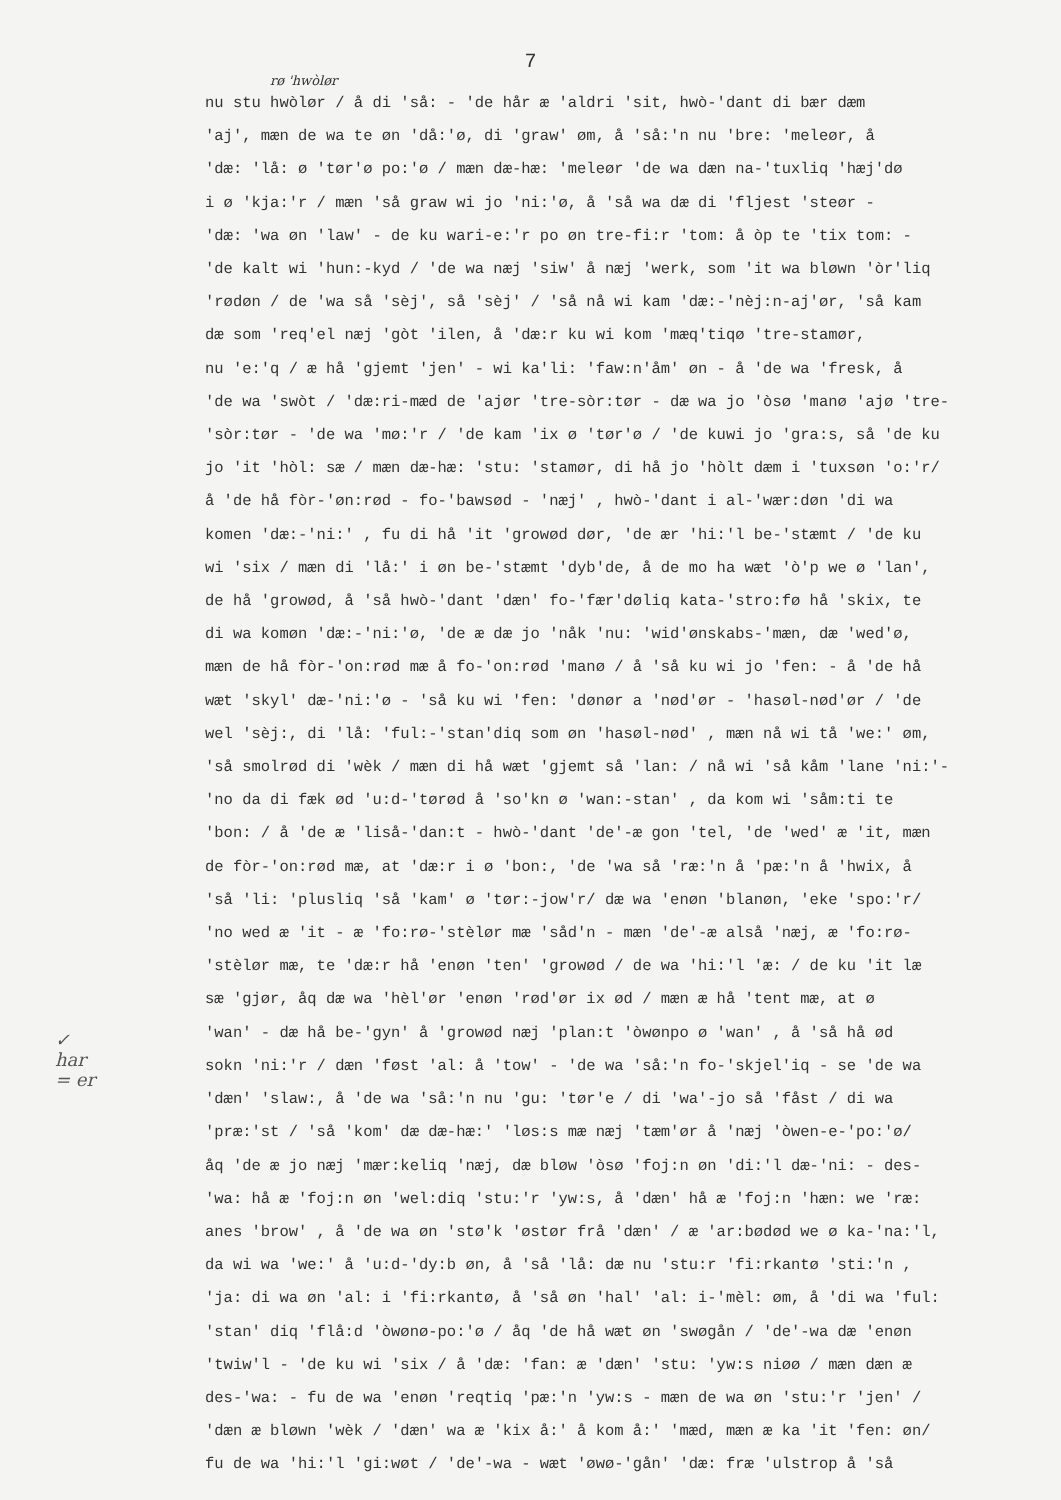7
rø 'hwòlør
nu stu hwòlør / å di 'så: - 'de hår æ 'aldri 'sit, hwò-'dant di bær dæm
'aj', mæn de wa te øn 'då:'ø, di 'graw' øm, å 'så:'n nu 'bre: 'meleør, å
'dæ: 'lå: ø 'tør'ø po:'ø / mæn dæ-hæ: 'meleør 'de wa dæn na-'tuxliq 'hæj'dø
i ø 'kja:'r / mæn 'så graw wi jo 'ni:'ø, å 'så wa dæ di 'fljest 'steør -
'dæ: 'wa øn 'law' - de ku wari-e:'r po øn tre-fi:r 'tom: å òp te 'tix tom: -
'de kalt wi 'hun:-kyd / 'de wa næj 'siw' å næj 'werk, som 'it wa bløwn 'òr'liq
'rødøn / de 'wa så 'sèj', så 'sèj' / 'så nå wi kam 'dæ:-'nèj:n-aj'ør, 'så kam
dæ som 'req'el næj 'gòt 'ilen, å 'dæ:r ku wi kom 'mæq'tiqø 'tre-stamør,
nu 'e:'q / æ hå 'gjemt 'jen' - wi ka'li: 'faw:n'åm' øn - å 'de wa 'fresk, å
'de wa 'swòt / 'dæ:ri-mæd de 'ajør 'tre-sòr:tør - dæ wa jo 'òsø 'manø 'ajø 'tre-
'sòr:tør - 'de wa 'mø:'r / 'de kam 'ix ø 'tør'ø / 'de kuwi jo 'gra:s, så 'de ku
jo 'it 'hòl: sæ / mæn dæ-hæ: 'stu: 'stamør, di hå jo 'hòlt dæm i 'tuxsøn 'o:'r/
å 'de hå fòr-'øn:rød - fo-'bawsød - 'næj' , hwò-'dant i al-'wær:døn 'di wa
komen 'dæ:-'ni:' , fu di hå 'it 'growød dør, 'de ær 'hi:'l be-'stæmt / 'de ku
wi 'six / mæn di 'lå:' i øn be-'stæmt 'dyb'de, å de mo ha wæt 'ò'p we ø 'lan',
de hå 'growød, å 'så hwò-'dant 'dæn' fo-'fær'døliq kata-'stro:fø hå 'skix, te
di wa komøn 'dæ:-'ni:'ø, 'de æ dæ jo 'nåk 'nu: 'wid'ønskabs-'mæn, dæ 'wed'ø,
mæn de hå fòr-'on:rød mæ å fo-'on:rød 'manø / å 'så ku wi jo 'fen: - å 'de hå
wæt 'skyl' dæ-'ni:'ø - 'så ku wi 'fen: 'dønør a 'nød'ør - 'hasøl-nød'ør / 'de
wel 'sèj:, di 'lå: 'ful:-'stan'diq som øn 'hasøl-nød' , mæn nå wi tå 'we:' øm,
'så smolrød di 'wèk / mæn di hå wæt 'gjemt så 'lan: / nå wi 'så kåm 'lane 'ni:'-
'no da di fæk ød 'u:d-'tørød å 'so'kn ø 'wan:-stan' , da kom wi 'såm:ti te
'bon: / å 'de æ 'liså-'dan:t - hwò-'dant 'de'-æ gon 'tel, 'de 'wed' æ 'it, mæn
de fòr-'on:rød mæ, at 'dæ:r i ø 'bon:, 'de 'wa så 'ræ:'n å 'pæ:'n å 'hwix, å
'så 'li: 'plusliq 'så 'kam' ø 'tør:-jow'r/ dæ wa 'enøn 'blanøn, 'eke 'spo:'r/
'no wed æ 'it - æ 'fo:rø-'stèlør mæ 'såd'n - mæn 'de'-æ alså 'næj, æ 'fo:rø-
'stèlør mæ, te 'dæ:r hå 'enøn 'ten' 'growød / de wa 'hi:'l 'æ: / de ku 'it læ
sæ 'gjør, åq dæ wa 'hèl'ør 'enøn 'rød'ør ix ød / mæn æ hå 'tent mæ, at ø
'wan' - dæ hå be-'gyn' å 'growød næj 'plan:t 'òwønpo ø 'wan' , å 'så hå ød
sokn 'ni:'r / dæn 'føst 'al: å 'tow' - 'de wa 'så:'n fo-'skjel'iq - se 'de wa
'dæn' 'slaw:, å 'de wa 'så:'n nu 'gu: 'tør'e / di 'wa'-jo så 'fåst / di wa
'præ:'st / 'så 'kom' dæ dæ-hæ:' 'løs:s mæ næj 'tæm'ør å 'næj 'òwen-e-'po:'ø/
åq 'de æ jo næj 'mær:keliq 'næj, dæ bløw 'òsø 'foj:n øn 'di:'l dæ-'ni: - des-
'wa: hå æ 'foj:n øn 'wel:diq 'stu:'r 'yw:s, å 'dæn' hå æ 'foj:n 'hæn: we 'ræ:
anes 'brow' , å 'de wa øn 'stø'k 'østør frå 'dæn' / æ 'ar:bødød we ø ka-'na:'l,
da wi wa 'we:' å 'u:d-'dy:b øn, å 'så 'lå: dæ nu 'stu:r 'fi:rkantø 'sti:'n ,
'ja: di wa øn 'al: i 'fi:rkantø, å 'så øn 'hal' 'al: i-'mèl: øm, å 'di wa 'ful:
'stan' diq 'flå:d 'òwønø-po:'ø / åq 'de hå wæt øn 'swøgån / 'de'-wa dæ 'enøn
'twiw'l - 'de ku wi 'six / å 'dæ: 'fan: æ 'dæn' 'stu: 'yw:s niøø / mæn dæn æ
des-'wa: - fu de wa 'enøn 'reqtiq 'pæ:'n 'yw:s - mæn de wa øn 'stu:'r 'jen' /
'dæn æ bløwn 'wèk / 'dæn' wa æ 'kix å:' å kom å:' 'mæd, mæn æ ka 'it 'fen: øn/
fu de wa 'hi:'l 'gi:wøt / 'de'-wa - wæt 'øwø-'gån' 'dæ: fræ 'ulstrop å 'så
✓
har
= er